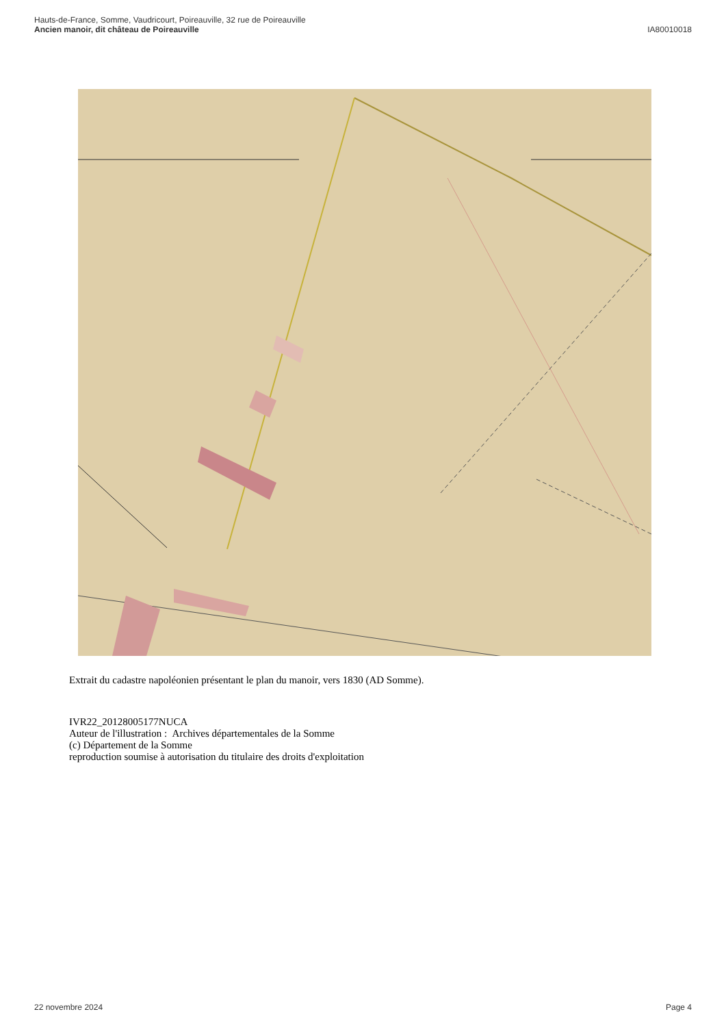Hauts-de-France, Somme, Vaudricourt, Poireauville, 32 rue de Poireauville
Ancien manoir, dit château de Poireauville IA80010018
Extrait du cadastre napoléonien présentant le plan du manoir, vers 1830 (AD Somme).
IVR22_20128005177NUCA
Auteur de l'illustration : Archives départementales de la Somme
(c) Département de la Somme
reproduction soumise à autorisation du titulaire des droits d'exploitation
22 novembre 2024 Page 4